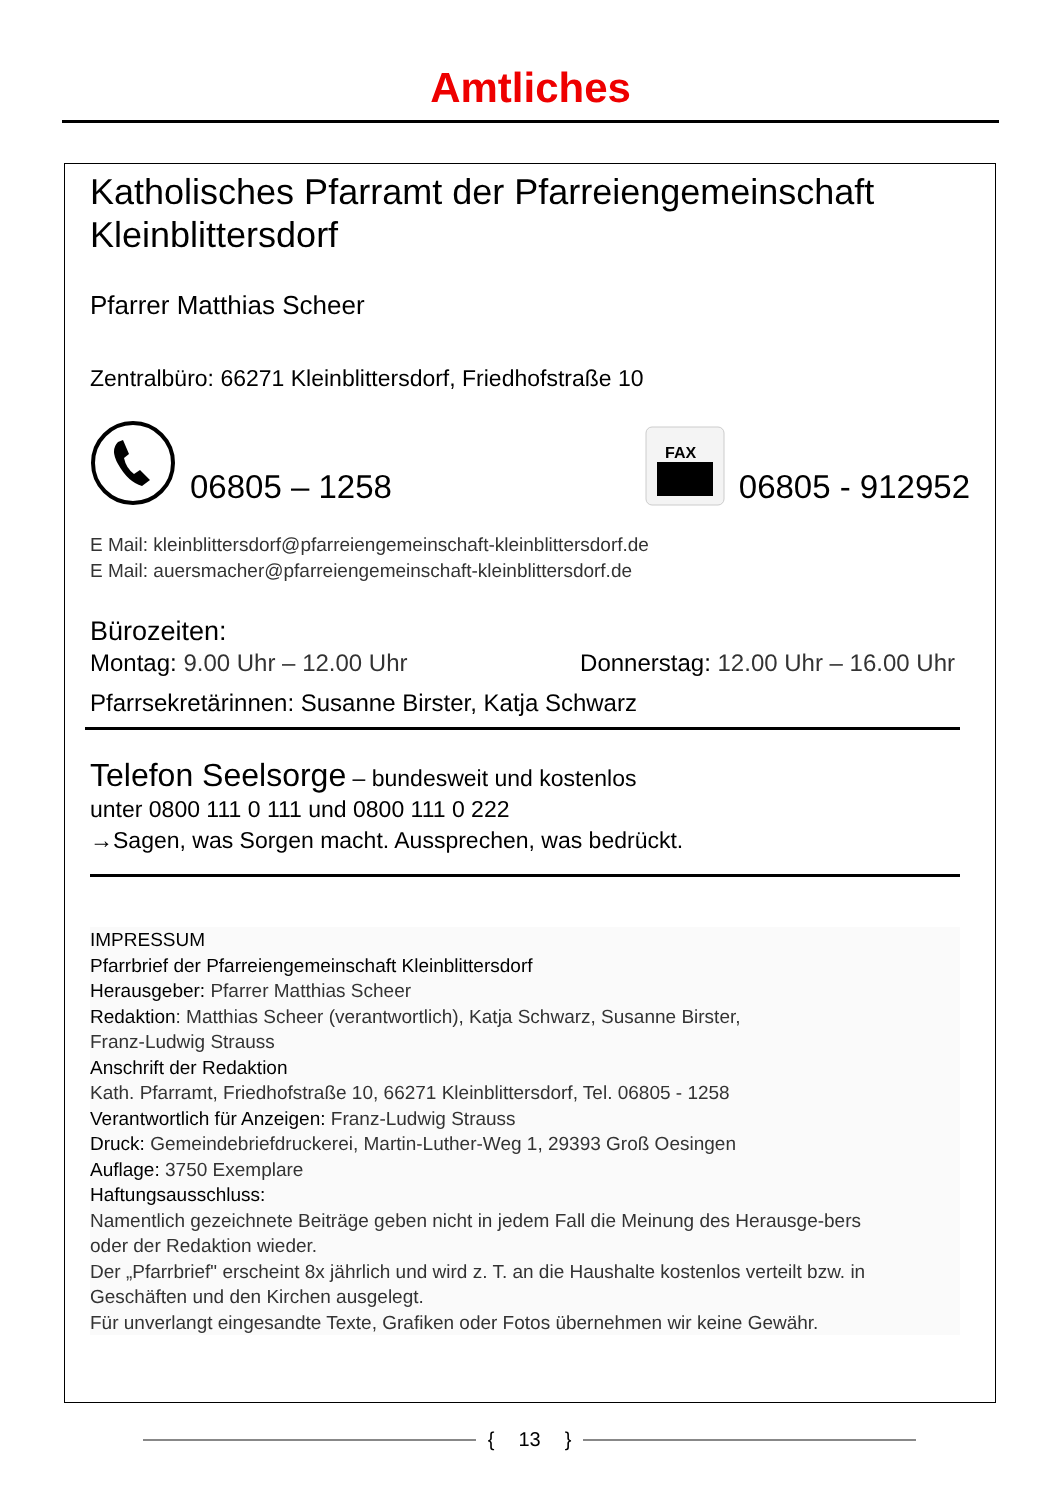Amtliches
Katholisches Pfarramt der Pfarreiengemeinschaft Kleinblittersdorf
Pfarrer Matthias Scheer
Zentralbüro: 66271 Kleinblittersdorf, Friedhofstraße 10
06805 – 1258
FAX
06805 - 912952
E Mail: kleinblittersdorf@pfarreiengemeinschaft-kleinblittersdorf.de
E Mail: auersmacher@pfarreiengemeinschaft-kleinblittersdorf.de
Bürozeiten:
Montag: 9.00 Uhr – 12.00 Uhr Donnerstag: 12.00 Uhr – 16.00 Uhr
Pfarrsekretärinnen: Susanne Birster, Katja Schwarz
Telefon Seelsorge – bundesweit und kostenlos
unter 0800 111 0 111 und 0800 111 0 222
→Sagen, was Sorgen macht. Aussprechen, was bedrückt.
IMPRESSUM
Pfarrbrief der Pfarreiengemeinschaft Kleinblittersdorf
Herausgeber: Pfarrer Matthias Scheer
Redaktion: Matthias Scheer (verantwortlich), Katja Schwarz, Susanne Birster,
Franz-Ludwig Strauss
Anschrift der Redaktion
Kath. Pfarramt, Friedhofstraße 10, 66271 Kleinblittersdorf, Tel. 06805 - 1258
Verantwortlich für Anzeigen: Franz-Ludwig Strauss
Druck: Gemeindebriefdruckerei, Martin-Luther-Weg 1, 29393 Groß Oesingen
Auflage: 3750 Exemplare
Haftungsausschluss:
Namentlich gezeichnete Beiträge geben nicht in jedem Fall die Meinung des Herausge-bers
oder der Redaktion wieder.
Der „Pfarrbrief" erscheint 8x jährlich und wird z. T. an die Haushalte kostenlos verteilt bzw. in Geschäften und den Kirchen ausgelegt.
Für unverlangt eingesandte Texte, Grafiken oder Fotos übernehmen wir keine Gewähr.
{ 13 }